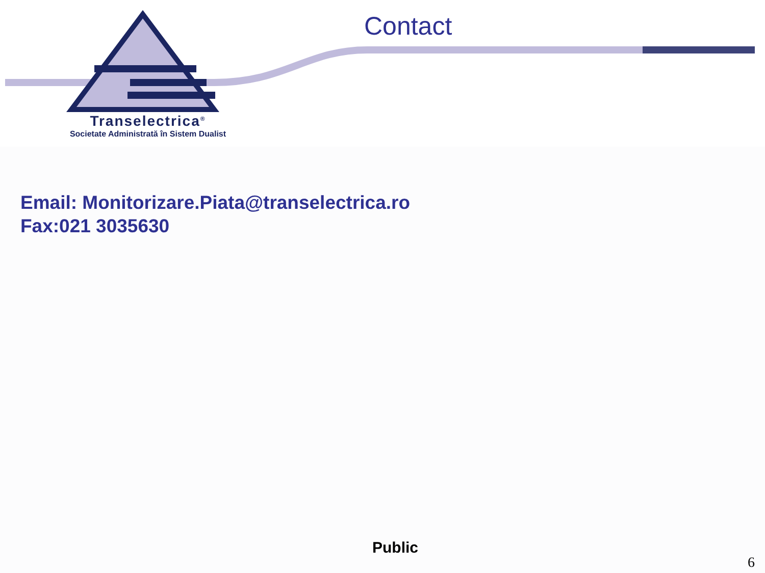Transelectrica<sup>®</sup>
Societate Administrată în Sistem Dualist
Contact
Email: Monitorizare.Piata@transelectrica.ro
Fax:021 3035630
Public
6